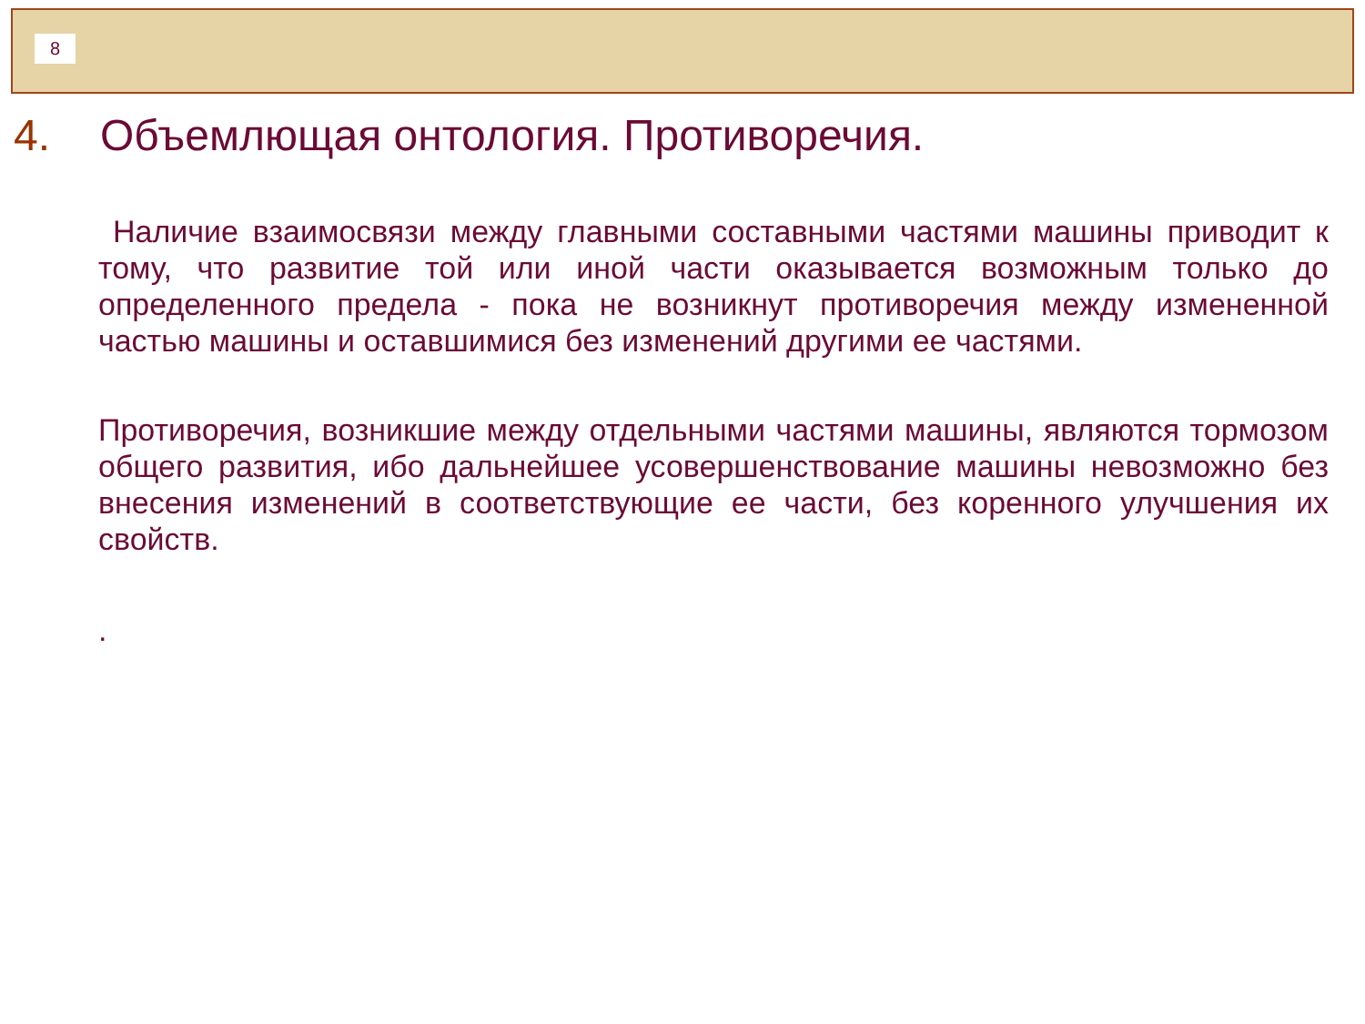8
4. Объемлющая онтология. Противоречия.
Наличие взаимосвязи между главными составными частями машины приводит к тому, что развитие той или иной части оказывается возможным только до определенного предела - пока не возникнут противоречия между измененной частью машины и оставшимися без изменений другими ее частями.
Противоречия, возникшие между отдельными частями машины, являются тормозом общего развития, ибо дальнейшее усовершенствование машины невозможно без внесения изменений в соответствующие ее части, без коренного улучшения их свойств.
.